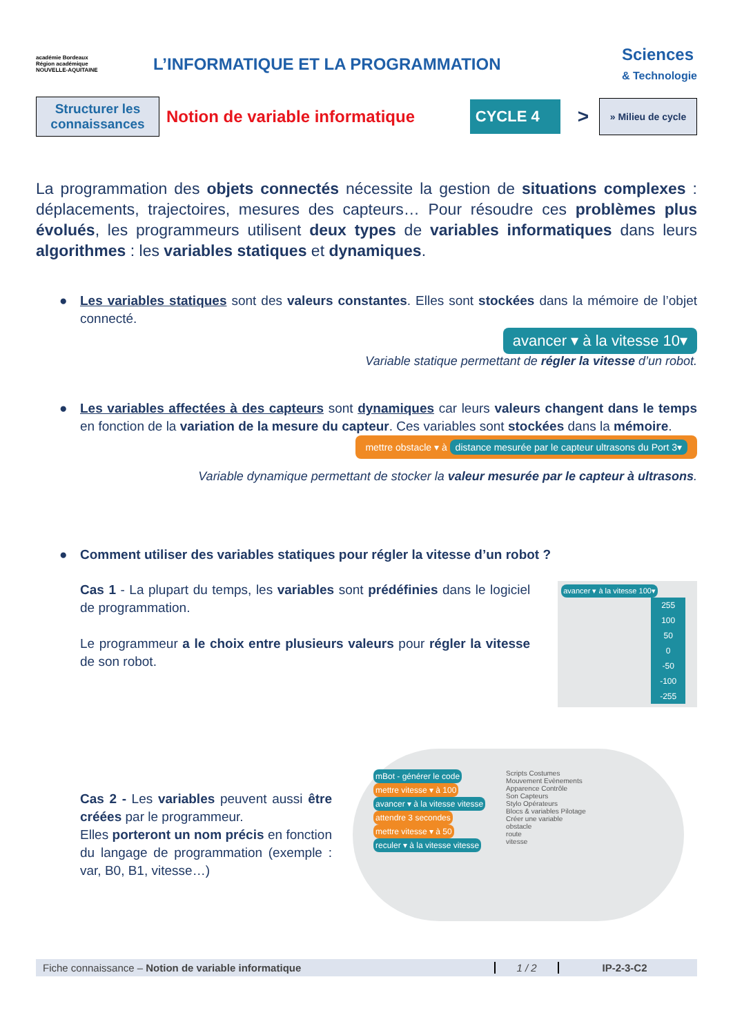académie Bordeaux
Région académique
NOUVELLE-AQUITAINE
L’INFORMATIQUE ET LA PROGRAMMATION
Sciences
& Technologie
Structurer les connaissances
Notion de variable informatique
CYCLE 4
>
» Milieu de cycle
La programmation des objets connectés nécessite la gestion de situations complexes : déplacements, trajectoires, mesures des capteurs… Pour résoudre ces problèmes plus évolués, les programmeurs utilisent deux types de variables informatiques dans leurs algorithmes : les variables statiques et dynamiques.
● Les variables statiques sont des valeurs constantes. Elles sont stockées dans la mémoire de l’objet connecté.
avancer ▾ à la vitesse 10▾
Variable statique permettant de régler la vitesse d’un robot.
● Les variables affectées à des capteurs sont dynamiques car leurs valeurs changent dans le temps en fonction de la variation de la mesure du capteur. Ces variables sont stockées dans la mémoire.
mettre obstacle ▾ à distance mesurée par le capteur ultrasons du Port 3▾
Variable dynamique permettant de stocker la valeur mesurée par le capteur à ultrasons.
● Comment utiliser des variables statiques pour régler la vitesse d’un robot ?
Cas 1 - La plupart du temps, les variables sont prédéfinies dans le logiciel de programmation.
Le programmeur a le choix entre plusieurs valeurs pour régler la vitesse de son robot.
avancer ▾ à la vitesse 100▾
255
100
50
0
-50
-100
-255
Cas 2 - Les variables peuvent aussi être créées par le programmeur.
Elles porteront un nom précis en fonction du langage de programmation (exemple : var, B0, B1, vitesse…)
mBot - générer le code
mettre vitesse ▾ à 100
avancer ▾ à la vitesse vitesse
attendre 3 secondes
mettre vitesse ▾ à 50
reculer ▾ à la vitesse vitesse
Scripts Costumes
Mouvement Evènements
Apparence Contrôle
Son Capteurs
Stylo Opérateurs
Blocs & variables Pilotage
Créer une variable
obstacle
route
vitesse
Fiche connaissance – Notion de variable informatique 1 / 2 IP-2-3-C2